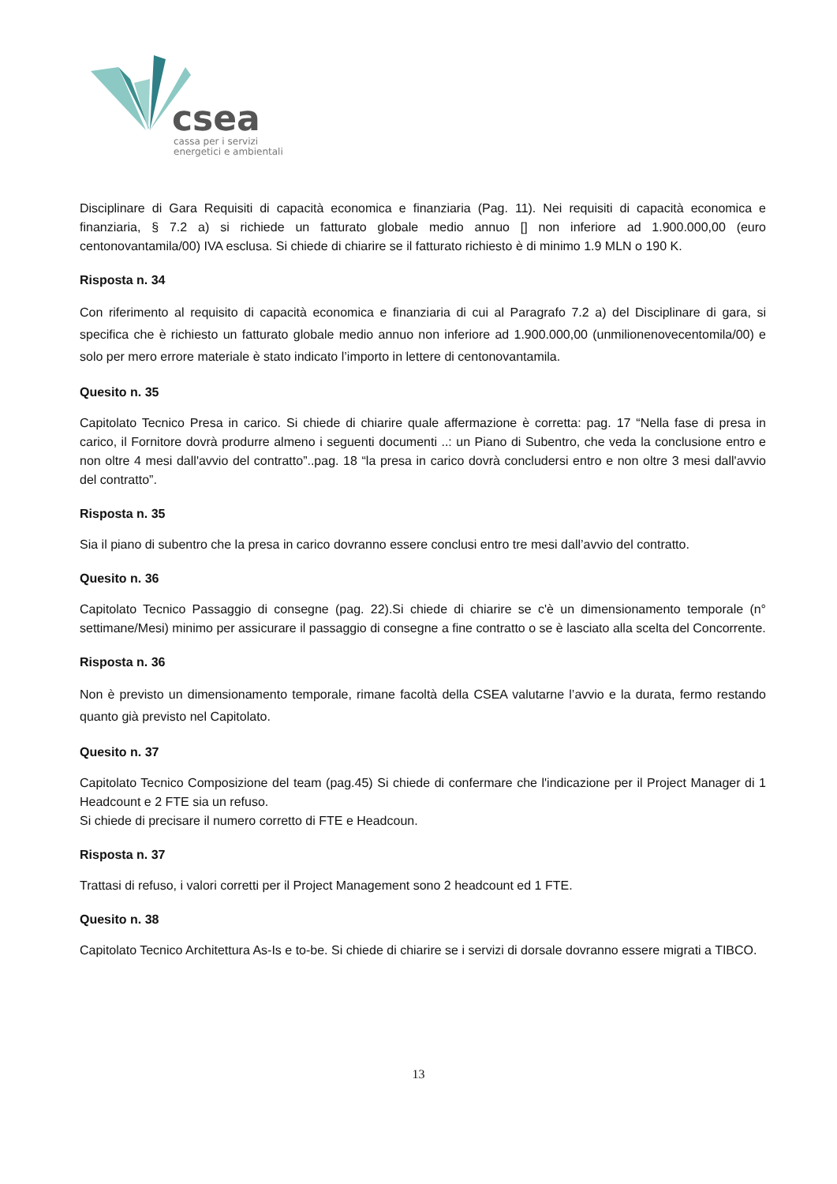csea
cassa per i servizi
energetici e ambientali
Disciplinare di Gara Requisiti di capacità economica e finanziaria (Pag. 11). Nei requisiti di capacità economica e finanziaria, § 7.2 a) si richiede un fatturato globale medio annuo [] non inferiore ad 1.900.000,00 (euro centonovantamila/00) IVA esclusa. Si chiede di chiarire se il fatturato richiesto è di minimo 1.9 MLN o 190 K.
Risposta n. 34
Con riferimento al requisito di capacità economica e finanziaria di cui al Paragrafo 7.2 a) del Disciplinare di gara, si specifica che è richiesto un fatturato globale medio annuo non inferiore ad 1.900.000,00 (unmilionenovecentomila/00) e solo per mero errore materiale è stato indicato l’importo in lettere di centonovantamila.
Quesito n. 35
Capitolato Tecnico Presa in carico. Si chiede di chiarire quale affermazione è corretta: pag. 17 “Nella fase di presa in carico, il Fornitore dovrà produrre almeno i seguenti documenti ..: un Piano di Subentro, che veda la conclusione entro e non oltre 4 mesi dall'avvio del contratto”..pag. 18 “la presa in carico dovrà concludersi entro e non oltre 3 mesi dall'avvio del contratto”.
Risposta n. 35
Sia il piano di subentro che la presa in carico dovranno essere conclusi entro tre mesi dall’avvio del contratto.
Quesito n. 36
Capitolato Tecnico Passaggio di consegne (pag. 22).Si chiede di chiarire se c'è un dimensionamento temporale (n° settimane/Mesi) minimo per assicurare il passaggio di consegne a fine contratto o se è lasciato alla scelta del Concorrente.
Risposta n. 36
Non è previsto un dimensionamento temporale, rimane facoltà della CSEA valutarne l’avvio e la durata, fermo restando quanto già previsto nel Capitolato.
Quesito n. 37
Capitolato Tecnico Composizione del team (pag.45) Si chiede di confermare che l'indicazione per il Project Manager di 1 Headcount e 2 FTE sia un refuso.
Si chiede di precisare il numero corretto di FTE e Headcoun.
Risposta n. 37
Trattasi di refuso, i valori corretti per il Project Management sono 2 headcount ed 1 FTE.
Quesito n. 38
Capitolato Tecnico Architettura As-Is e to-be. Si chiede di chiarire se i servizi di dorsale dovranno essere migrati a TIBCO.
13